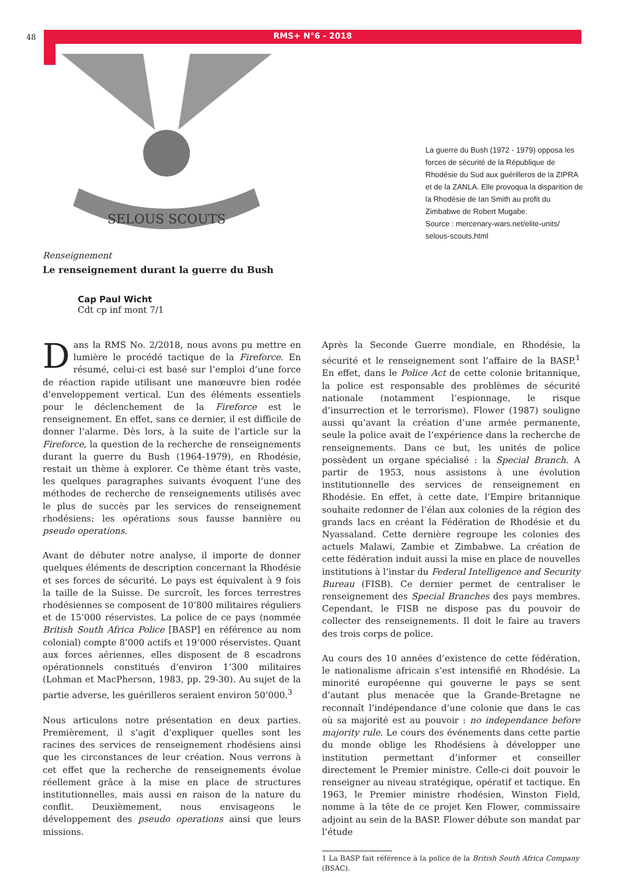48 RMS+ N°6 - 2018
SELOUS SCOUTS
La guerre du Bush (1972 - 1979) opposa les forces de sécurité de la République de Rhodésie du Sud aux guérilleros de la ZIPRA et de la ZANLA. Elle provoqua la disparition de la Rhodésie de Ian Smith au profit du Zimbabwe de Robert Mugabe.
Source : mercenary-wars.net/elite-units/ selous-scouts.html
Renseignement
Le renseignement durant la guerre du Bush
Cap Paul Wicht
Cdt cp inf mont 7/1
Dans la RMS No. 2/2018, nous avons pu mettre en lumière le procédé tactique de la Fireforce. En résumé, celui-ci est basé sur l’emploi d’une force de réaction rapide utilisant une manœuvre bien rodée d’enveloppement vertical. L’un des éléments essentiels pour le déclenchement de la Fireforce est le renseignement. En effet, sans ce dernier, il est difficile de donner l’alarme. Dès lors, à la suite de l’article sur la Fireforce, la question de la recherche de renseignements durant la guerre du Bush (1964-1979), en Rhodésie, restait un thème à explorer. Ce thème étant très vaste, les quelques paragraphes suivants évoquent l’une des méthodes de recherche de renseignements utilisés avec le plus de succès par les services de renseignement rhodésiens: les opérations sous fausse bannière ou pseudo operations.
Avant de débuter notre analyse, il importe de donner quelques éléments de description concernant la Rhodésie et ses forces de sécurité. Le pays est équivalent à 9 fois la taille de la Suisse. De surcroît, les forces terrestres rhodésiennes se composent de 10’800 militaires réguliers et de 15’000 réservistes. La police de ce pays (nommée British South Africa Police [BASP] en référence au nom colonial) compte 8’000 actifs et 19’000 réservistes. Quant aux forces aériennes, elles disposent de 8 escadrons opérationnels constitués d’environ 1’300 militaires (Lohman et MacPherson, 1983, pp. 29-30). Au sujet de la partie adverse, les guérilleros seraient environ 50’000.<sup>3</sup>
Nous articulons notre présentation en deux parties. Premièrement, il s’agit d’expliquer quelles sont les racines des services de renseignement rhodésiens ainsi que les circonstances de leur création. Nous verrons à cet effet que la recherche de renseignements évolue réellement grâce à la mise en place de structures institutionnelles, mais aussi en raison de la nature du conflit. Deuxièmement, nous envisageons le développement des pseudo operations ainsi que leurs missions.
Après la Seconde Guerre mondiale, en Rhodésie, la sécurité et le renseignement sont l’affaire de la BASP.<sup>1</sup> En effet, dans le Police Act de cette colonie britannique, la police est responsable des problèmes de sécurité nationale (notamment l’espionnage, le risque d’insurrection et le terrorisme). Flower (1987) souligne aussi qu’avant la création d’une armée permanente, seule la police avait de l’expérience dans la recherche de renseignements. Dans ce but, les unités de police possèdent un organe spécialisé : la Special Branch. A partir de 1953, nous assistons à une évolution institutionnelle des services de renseignement en Rhodésie. En effet, à cette date, l’Empire britannique souhaite redonner de l’élan aux colonies de la région des grands lacs en créant la Fédération de Rhodésie et du Nyassaland. Cette dernière regroupe les colonies des actuels Malawi, Zambie et Zimbabwe. La création de cette fédération induit aussi la mise en place de nouvelles institutions à l’instar du Federal Intelligence and Security Bureau (FISB). Ce dernier permet de centraliser le renseignement des Special Branches des pays membres. Cependant, le FISB ne dispose pas du pouvoir de collecter des renseignements. Il doit le faire au travers des trois corps de police.
Au cours des 10 années d’existence de cette fédération, le nationalisme africain s’est intensifié en Rhodésie. La minorité européenne qui gouverne le pays se sent d’autant plus menacée que la Grande-Bretagne ne reconnaît l’indépendance d’une colonie que dans le cas où sa majorité est au pouvoir : no independance before majority rule. Le cours des événements dans cette partie du monde oblige les Rhodésiens à développer une institution permettant d’informer et conseiller directement le Premier ministre. Celle-ci doit pouvoir le renseigner au niveau stratégique, opératif et tactique. En 1963, le Premier ministre rhodésien, Winston Field, nomme à la tête de ce projet Ken Flower, commissaire adjoint au sein de la BASP. Flower débute son mandat par l’étude
1 La BASP fait référence à la police de la British South Africa Company (BSAC).